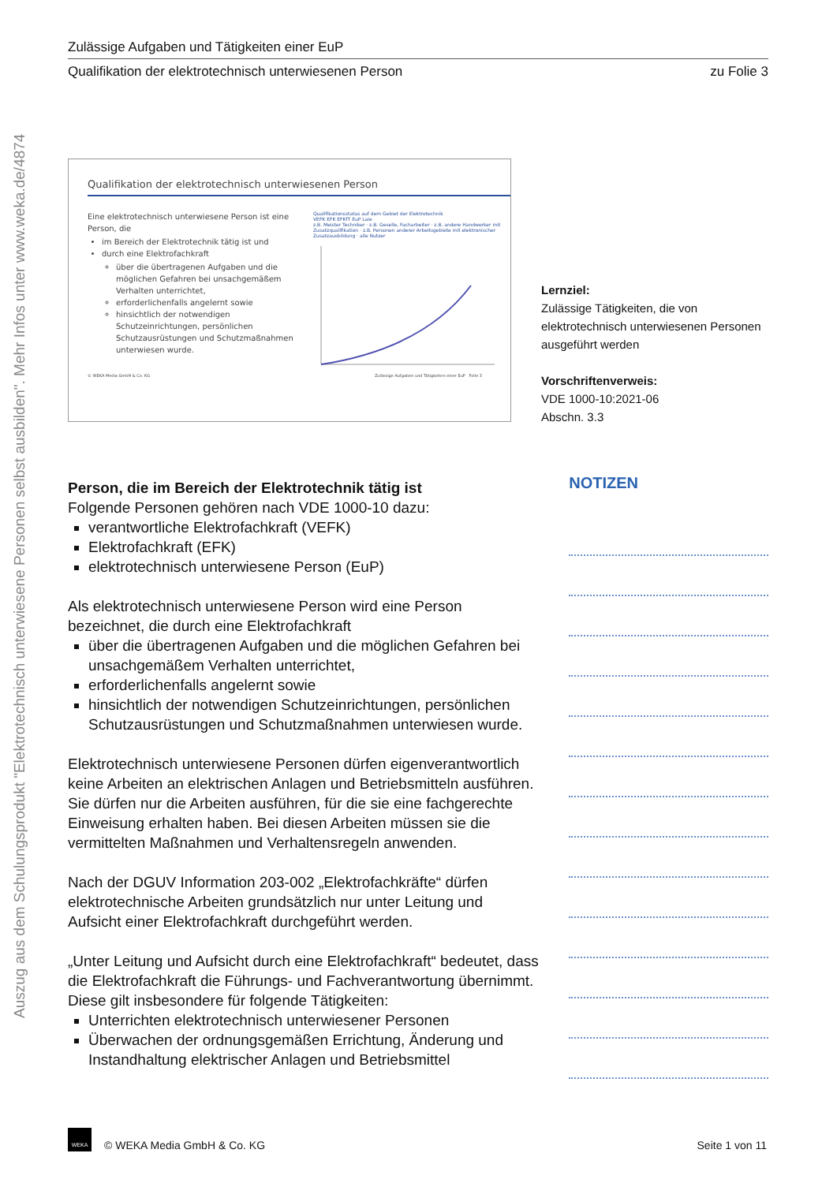Auszug aus dem Schulungsprodukt "Elektrotechnisch unterwiesene Personen selbst ausbilden". Mehr Infos unter www.weka.de/4874
Zulässige Aufgaben und Tätigkeiten einer EuP
Qualifikation der elektrotechnisch unterwiesenen Person zu Folie 3
Qualifikation der elektrotechnisch unterwiesenen Person
Eine elektrotechnisch unterwiesene Person ist eine Person, die
im Bereich der Elektrotechnik tätig ist und
durch eine Elektrofachkraft
über die übertragenen Aufgaben und die möglichen Gefahren bei unsachgemäßem Verhalten unterrichtet,
erforderlichenfalls angelernt sowie
hinsichtlich der notwendigen Schutzeinrichtungen, persönlichen Schutzausrüstungen und Schutzmaßnahmen unterwiesen wurde.
Qualifikationsstatus auf dem Gebiet der Elektrotechnik
VEFK EFK EFKfT EuP Laie
z.B. Meister Techniker · z.B. Geselle, Facharbeiter · z.B. andere Handwerker mit Zusatzqualifikation · z.B. Personen anderer Arbeitsgebiete mit elektronischer Zusatzausbildung · alle Nutzer
© WEKA Media GmbH & Co. KG Zulässige Aufgaben und Tätigkeiten einer EuP Folie 3
Lernziel:
Zulässige Tätigkeiten, die von elektrotechnisch unterwiesenen Personen ausgeführt werden
Vorschriftenverweis:
VDE 1000-10:2021-06
Abschn. 3.3
Person, die im Bereich der Elektrotechnik tätig ist
Folgende Personen gehören nach VDE 1000-10 dazu:
verantwortliche Elektrofachkraft (VEFK)
Elektrofachkraft (EFK)
elektrotechnisch unterwiesene Person (EuP)
Als elektrotechnisch unterwiesene Person wird eine Person bezeichnet, die durch eine Elektrofachkraft
über die übertragenen Aufgaben und die möglichen Gefahren bei unsachgemäßem Verhalten unterrichtet,
erforderlichenfalls angelernt sowie
hinsichtlich der notwendigen Schutzeinrichtungen, persönlichen Schutzausrüstungen und Schutzmaßnahmen unterwiesen wurde.
Elektrotechnisch unterwiesene Personen dürfen eigenverantwortlich keine Arbeiten an elektrischen Anlagen und Betriebsmitteln ausführen. Sie dürfen nur die Arbeiten ausführen, für die sie eine fachgerechte Einweisung erhalten haben. Bei diesen Arbeiten müssen sie die vermittelten Maßnahmen und Verhaltensregeln anwenden.
Nach der DGUV Information 203-002 „Elektrofachkräfte“ dürfen elektrotechnische Arbeiten grundsätzlich nur unter Leitung und Aufsicht einer Elektrofachkraft durchgeführt werden.
„Unter Leitung und Aufsicht durch eine Elektrofachkraft“ bedeutet, dass die Elektrofachkraft die Führungs- und Fachverantwortung übernimmt. Diese gilt insbesondere für folgende Tätigkeiten:
Unterrichten elektrotechnisch unterwiesener Personen
Überwachen der ordnungsgemäßen Errichtung, Änderung und Instandhaltung elektrischer Anlagen und Betriebsmittel
NOTIZEN
WEKA © WEKA Media GmbH & Co. KG Seite 1 von 11